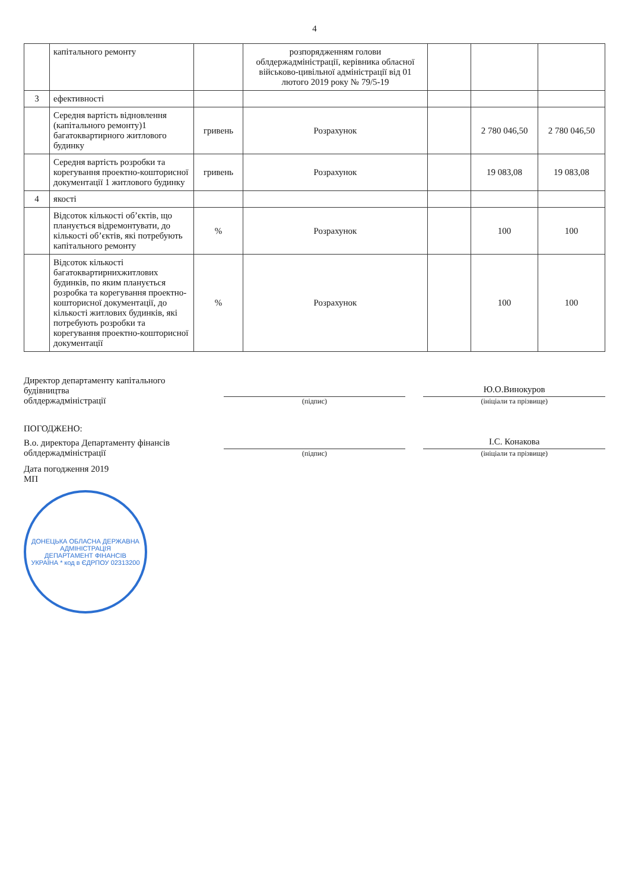4
| | капітального ремонту | | розпорядженням голови облдержадміністрації, керівника обласної військово-цивільної адміністрації від 01 лютого 2019 року № 79/5-19 | | | |
| 3 | ефективності | | | | | |
| | Середня вартість відновлення (капітального ремонту)1 багатоквартирного житлового будинку | гривень | Розрахунок | | 2 780 046,50 | 2 780 046,50 |
| | Середня вартість розробки та корегування проектно-кошторисної документації 1 житлового будинку | гривень | Розрахунок | | 19 083,08 | 19 083,08 |
| 4 | якості | | | | | |
| | Відсоток кількості об’єктів, що планується відремонтувати, до кількості об’єктів, які потребують капітального ремонту | % | Розрахунок | | 100 | 100 |
| | Відсоток кількості багатоквартирнихжитлових будинків, по яким планується розробка та корегування проектно-кошторисної документації, до кількості житлових будинків, які потребують розробки та корегування проектно-кошторисної документації | % | Розрахунок | | 100 | 100 |
Директор департаменту капітального будівництва
облдержадміністрації
(підпис)
Ю.О.Винокуров
(ініціали та прізвище)
ПОГОДЖЕНО:
В.о. директора Департаменту фінансів облдержадміністрації
(підпис)
І.С. Конакова
(ініціали та прізвище)
Дата погодження 2019
МП
ДОНЕЦЬКА ОБЛАСНА ДЕРЖАВНА АДМІНІСТРАЦІЯ
ДЕПАРТАМЕНТ ФІНАНСІВ
УКРАЇНА * код в ЄДРПОУ 02313200